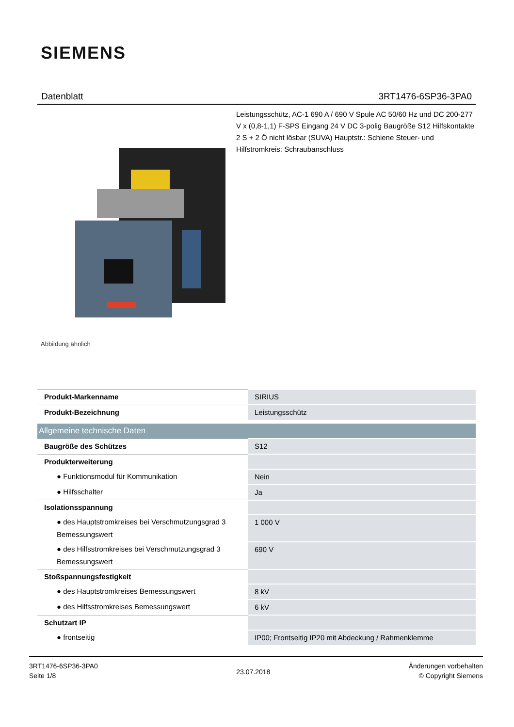SIEMENS
Datenblatt 3RT1476-6SP36-3PA0
Leistungsschütz, AC-1 690 A / 690 V Spule AC 50/60 Hz und DC 200-277 V x (0,8-1,1) F-SPS Eingang 24 V DC 3-polig Baugröße S12 Hilfskontakte 2 S + 2 Ö nicht lösbar (SUVA) Hauptstr.: Schiene Steuer- und Hilfstromkreis: Schraubanschluss
Abbildung ähnlich
| Produkt-Markenname | SIRIUS |
| Produkt-Bezeichnung | Leistungsschütz |
| Allgemeine technische Daten | |
| Baugröße des Schützes | S12 |
| Produkterweiterung | |
| ● Funktionsmodul für Kommunikation | Nein |
| ● Hilfsschalter | Ja |
| Isolationsspannung | |
| ● des Hauptstromkreises bei Verschmutzungsgrad 3 Bemessungswert | 1 000 V |
| ● des Hilfsstromkreises bei Verschmutzungsgrad 3 Bemessungswert | 690 V |
| Stoßspannungsfestigkeit | |
| ● des Hauptstromkreises Bemessungswert | 8 kV |
| ● des Hilfsstromkreises Bemessungswert | 6 kV |
| Schutzart IP | |
| ● frontseitig | IP00; Frontseitig IP20 mit Abdeckung / Rahmenklemme |
3RT1476-6SP36-3PA0
Seite 1/8
23.07.2018
Änderungen vorbehalten
© Copyright Siemens